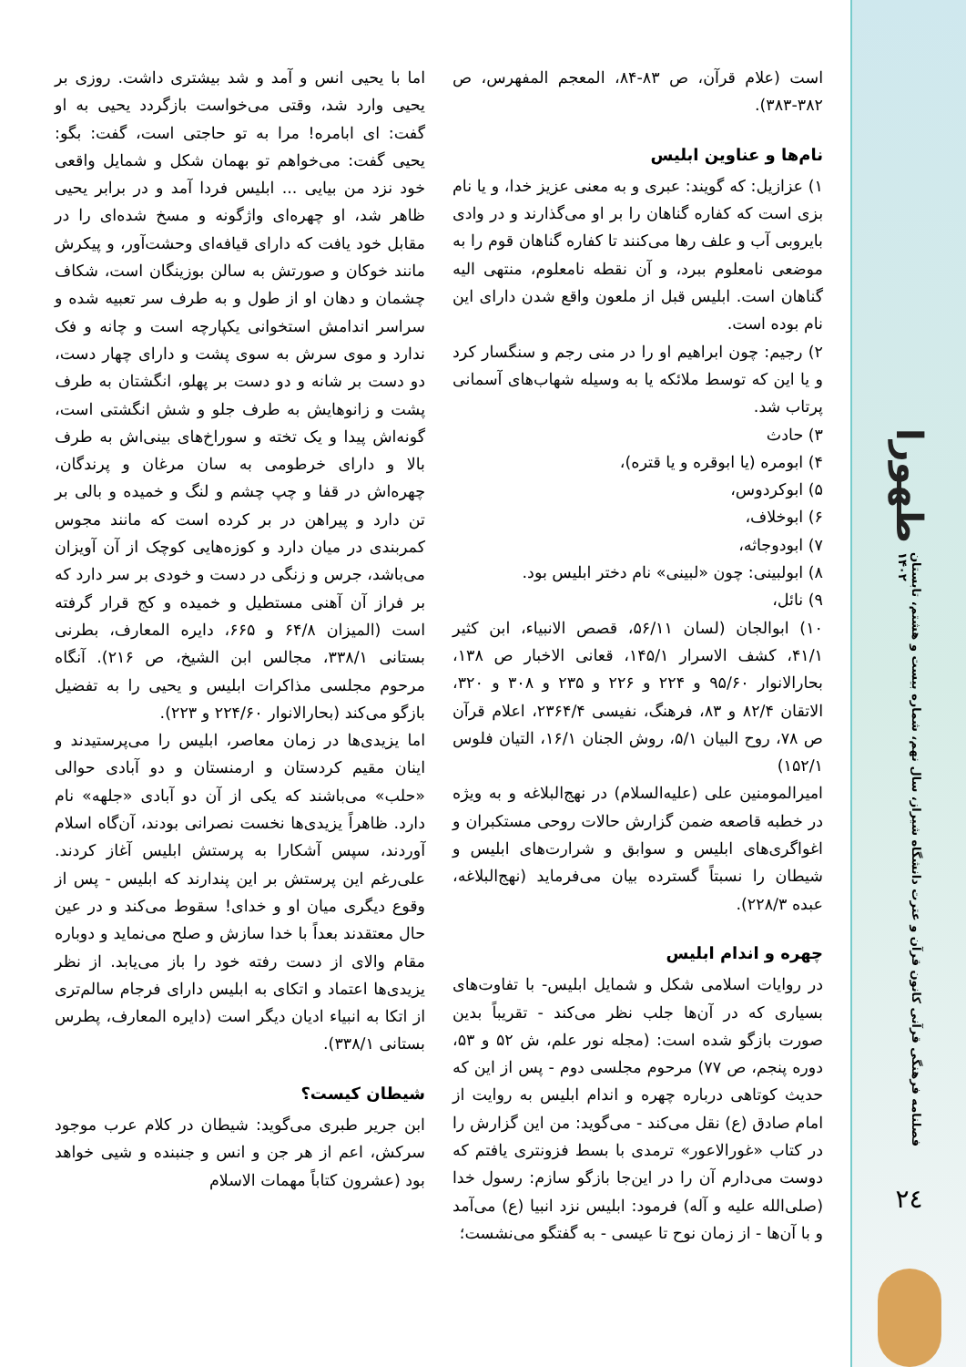طهورا
فصلنامه فرهنگی قرآنی کانون قرآن و عترت دانشگاه شیراز، سال نهم، شماره بیست و هشتم، تابستان ۱۴۰۲
۲٤
است (علام قرآن، ص ۸۳-۸۴، المعجم المفهرس، ص ۳۸۲-۳۸۳).
نام‌ها و عناوین ابلیس
۱) عزازیل: که گویند: عبری و به معنی عزیز خدا، و یا نام بزی است که کفاره گناهان را بر او می‌گذارند و در وادی بایروبی آب و علف رها می‌کنند تا کفاره گناهان قوم را به موضعی نامعلوم ببرد، و آن نقطه نامعلوم، منتهی الیه گناهان است. ابلیس قبل از ملعون واقع شدن دارای این نام بوده است.
۲) رجیم: چون ابراهیم او را در منی رجم و سنگسار کرد و یا این که توسط ملائکه یا به وسیله شهاب‌های آسمانی پرتاب شد.
۳) حادث
۴) ابومره (یا ابوقره و یا قتره)،
۵) ابوکردوس،
۶) ابوخلاف،
۷) ابودوجاثه،
۸) ابولبینی: چون «لبینی» نام دختر ابلیس بود.
۹) نائل،
۱۰) ابوالجان (لسان ۵۶/۱۱، قصص الانبیاء، ابن کثیر ۴۱/۱، کشف الاسرار ۱۴۵/۱، قعانی الاخبار ص ۱۳۸، بحارالانوار ۹۵/۶۰ و ۲۲۴ و ۲۲۶ و ۲۳۵ و ۳۰۸ و ۳۲۰، الاتقان ۸۲/۴ و ۸۳، فرهنگ، نفیسی ۲۳۶۴/۴، اعلام قرآن ص ۷۸، روح البیان ۵/۱، روش الجنان ۱۶/۱، التیان فلوس ۱۵۲/۱)
امیرالمومنین علی (علیه‌السلام) در نهج‌البلاغه و به ویژه در خطبه قاصعه ضمن گزارش حالات روحی مستکبران و اغواگری‌های ابلیس و سوابق و شرارت‌های ابلیس و شیطان را نسبتاً گسترده بیان می‌فرماید (نهج‌البلاغه، عبده ۲۲۸/۳).
چهره و اندام ابلیس
در روایات اسلامی شکل و شمایل ابلیس- با تفاوت‌های بسیاری که در آن‌ها جلب نظر می‌کند - تقریباً بدین صورت بازگو شده است: (مجله نور علم، ش ۵۲ و ۵۳، دوره پنجم، ص ۷۷) مرحوم مجلسی دوم - پس از این که حدیث کوتاهی درباره چهره و اندام ابلیس به روایت از امام صادق (ع) نقل می‌کند - می‌گوید: من این گزارش را در کتاب «غورالاعور» ترمدی با بسط فزونتری یافتم که دوست می‌دارم آن را در این‌جا بازگو سازم: رسول خدا (صلی‌الله علیه و آله) فرمود: ابلیس نزد انبیا (ع) می‌آمد و با آن‌ها - از زمان نوح تا عیسی - به گفتگو می‌نشست؛
اما با یحیی انس و آمد و شد بیشتری داشت. روزی بر یحیی وارد شد، وقتی می‌خواست بازگردد یحیی به او گفت: ای ابامره! مرا به تو حاجتی است، گفت: بگو: یحیی گفت: می‌خواهم تو بهمان شکل و شمایل واقعی خود نزد من بیایی ... ابلیس فردا آمد و در برابر یحیی ظاهر شد، او چهره‌ای واژگونه و مسخ شده‌ای را در مقابل خود یافت که دارای قیافه‌ای وحشت‌آور، و پیکرش مانند خوکان و صورتش به سالن بوزینگان است، شکاف چشمان و دهان او از طول و به طرف سر تعبیه شده و سراسر اندامش استخوانی یکپارچه است و چانه و فک ندارد و موی سرش به سوی پشت و دارای چهار دست، دو دست بر شانه و دو دست بر پهلو، انگشتان به طرف پشت و زانوهایش به طرف جلو و شش انگشتی است، گونه‌اش پیدا و یک تخته و سوراخ‌های بینی‌اش به طرف بالا و دارای خرطومی به سان مرغان و پرندگان، چهره‌اش در قفا و چپ چشم و لنگ و خمیده و بالی بر تن دارد و پیراهن در بر کرده است که مانند مجوس کمربندی در میان دارد و کوزه‌هایی کوچک از آن آویزان می‌باشد، جرس و زنگی در دست و خودی بر سر دارد که بر فراز آن آهنی مستطیل و خمیده و کج قرار گرفته است (المیزان ۶۴/۸ و ۶۶۵، دایره المعارف، بطرنی بستانی ۳۳۸/۱، مجالس ابن الشیخ، ص ۲۱۶). آنگاه مرحوم مجلسی مذاکرات ابلیس و یحیی را به تفضیل بازگو می‌کند (بحارالانوار ۲۲۴/۶۰ و ۲۲۳).
اما یزیدی‌ها در زمان معاصر، ابلیس را می‌پرستیدند و اینان مقیم کردستان و ارمنستان و دو آبادی حوالی «حلب» می‌باشند که یکی از آن دو آبادی «جلهه» نام دارد. ظاهراً یزیدی‌ها نخست نصرانی بودند، آن‌گاه اسلام آوردند، سپس آشکارا به پرستش ابلیس آغاز کردند. علی‌رغم این پرستش بر این پندارند که ابلیس - پس از وقوع دیگری میان او و خدای! سقوط می‌کند و در عین حال معتقدند بعداً با خدا سازش و صلح می‌نماید و دوباره مقام والای از دست رفته خود را باز می‌یابد. از نظر یزیدی‌ها اعتماد و اتکای به ابلیس دارای فرجام سالم‌تری از اتکا به انبیاء ادیان دیگر است (دایره المعارف، پطرس بستانی ۳۳۸/۱).
شیطان کیست؟
ابن جریر طبری می‌گوید: شیطان در کلام عرب موجود سرکش، اعم از هر جن و انس و جنبنده و شیی خواهد بود (عشرون کتاباً مهمات الاسلام